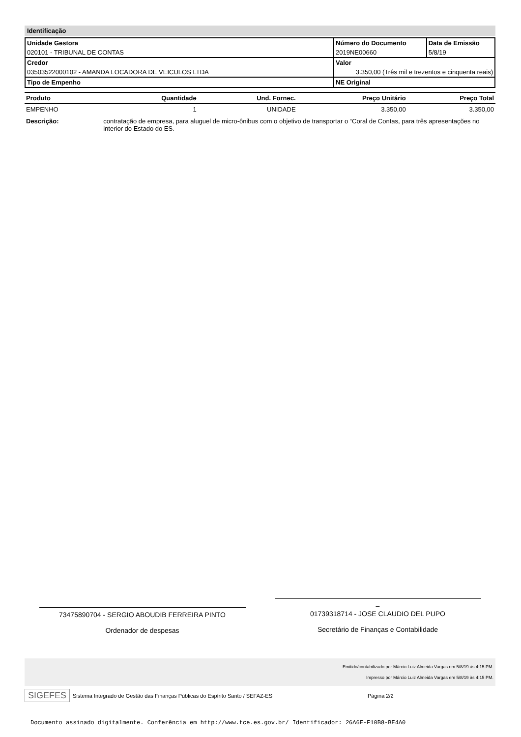Identificação
| Unidade Gestora | Número do Documento | Data de Emissão |
| 020101 - TRIBUNAL DE CONTAS | 2019NE00660 | 5/8/19 |
| Credor | Valor | |
| 03503522000102 - AMANDA LOCADORA DE VEICULOS LTDA | 3.350,00 (Três mil e trezentos e cinquenta reais) | |
| Tipo de Empenho | NE Original | |
| Produto | Quantidade | Und. Fornec. | Preço Unitário | Preço Total |
| --- | --- | --- | --- | --- |
| EMPENHO | 1 | UNIDADE | 3.350,00 | 3.350,00 |
Descrição: contratação de empresa, para aluguel de micro-ônibus com o objetivo de transportar o “Coral de Contas, para três apresentações no interior do Estado do ES.
73475890704 - SERGIO ABOUDIB FERREIRA PINTO
Ordenador de despesas
–
01739318714 - JOSE CLAUDIO DEL PUPO
Secretário de Finanças e Contabilidade
Emitido/contabilizado por Márcio Luiz Almeida Vargas em 5/8/19 às 4:15 PM.
Impresso por Márcio Luiz Almeida Vargas em 5/8/19 às 4:15 PM.
SIGEFES Sistema Integrado de Gestão das Finanças Públicas do Espírito Santo / SEFAZ-ES Página 2/2
Documento assinado digitalmente. Conferência em http://www.tce.es.gov.br/ Identificador: 26A6E-F10B8-BE4A0